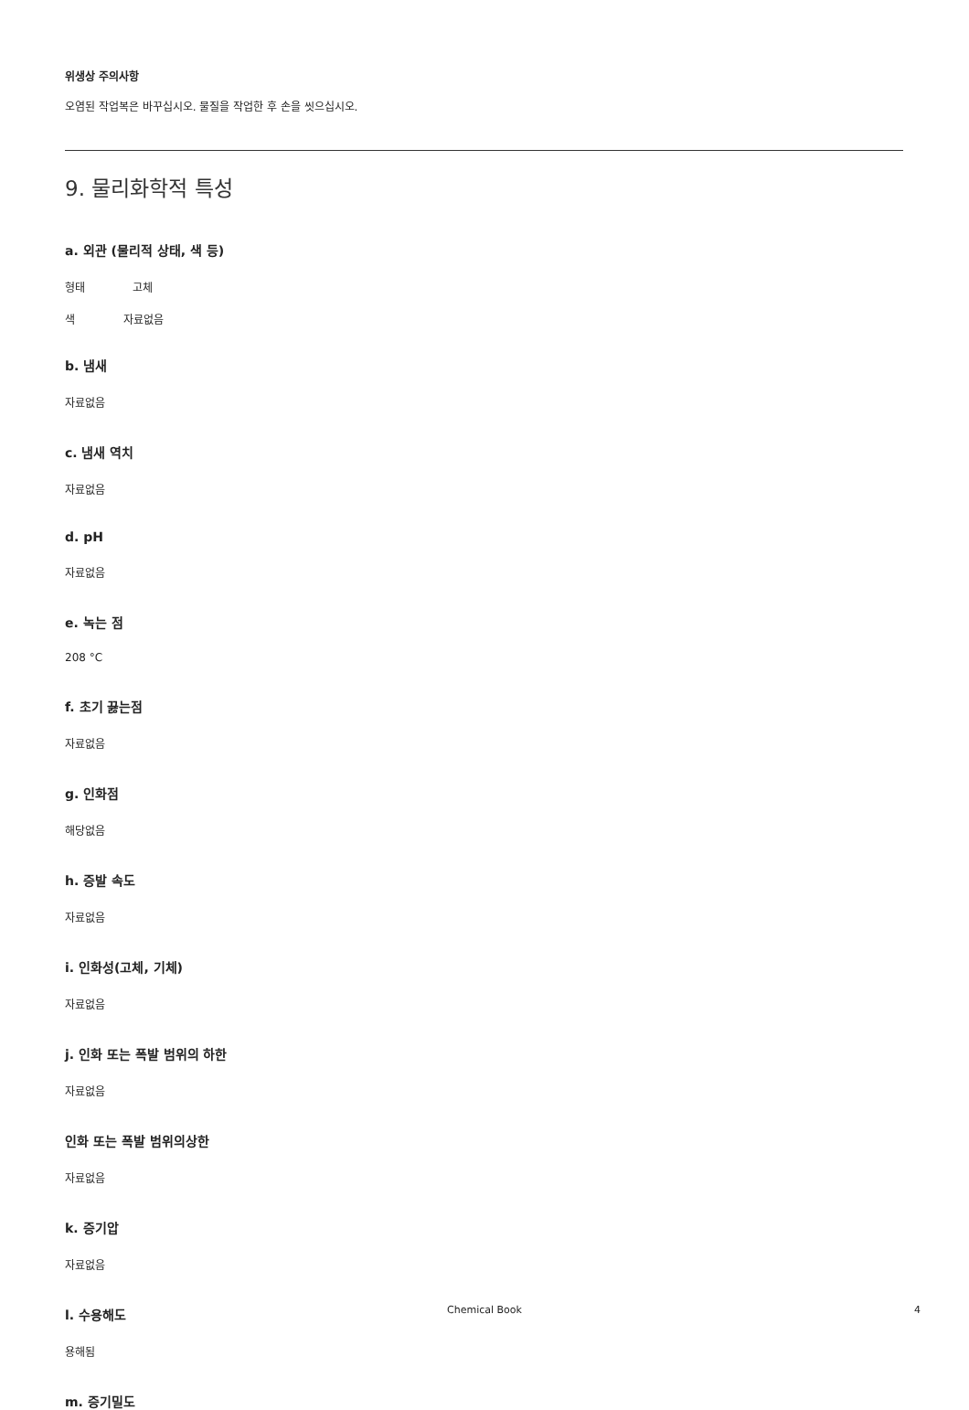위생상 주의사항
오염된 작업복은 바꾸십시오. 물질을 작업한 후 손을 씻으십시오.
9. 물리화학적 특성
a. 외관 (물리적 상태, 색 등)
형태 고체
색 자료없음
b. 냄새
자료없음
c. 냄새 역치
자료없음
d. pH
자료없음
e. 녹는 점
208 °C
f. 초기 끓는점
자료없음
g. 인화점
해당없음
h. 증발 속도
자료없음
i. 인화성(고체, 기체)
자료없음
j. 인화 또는 폭발 범위의 하한
자료없음
인화 또는 폭발 범위의상한
자료없음
k. 증기압
자료없음
l. 수용해도
용해됨
m. 증기밀도
Chemical Book 4